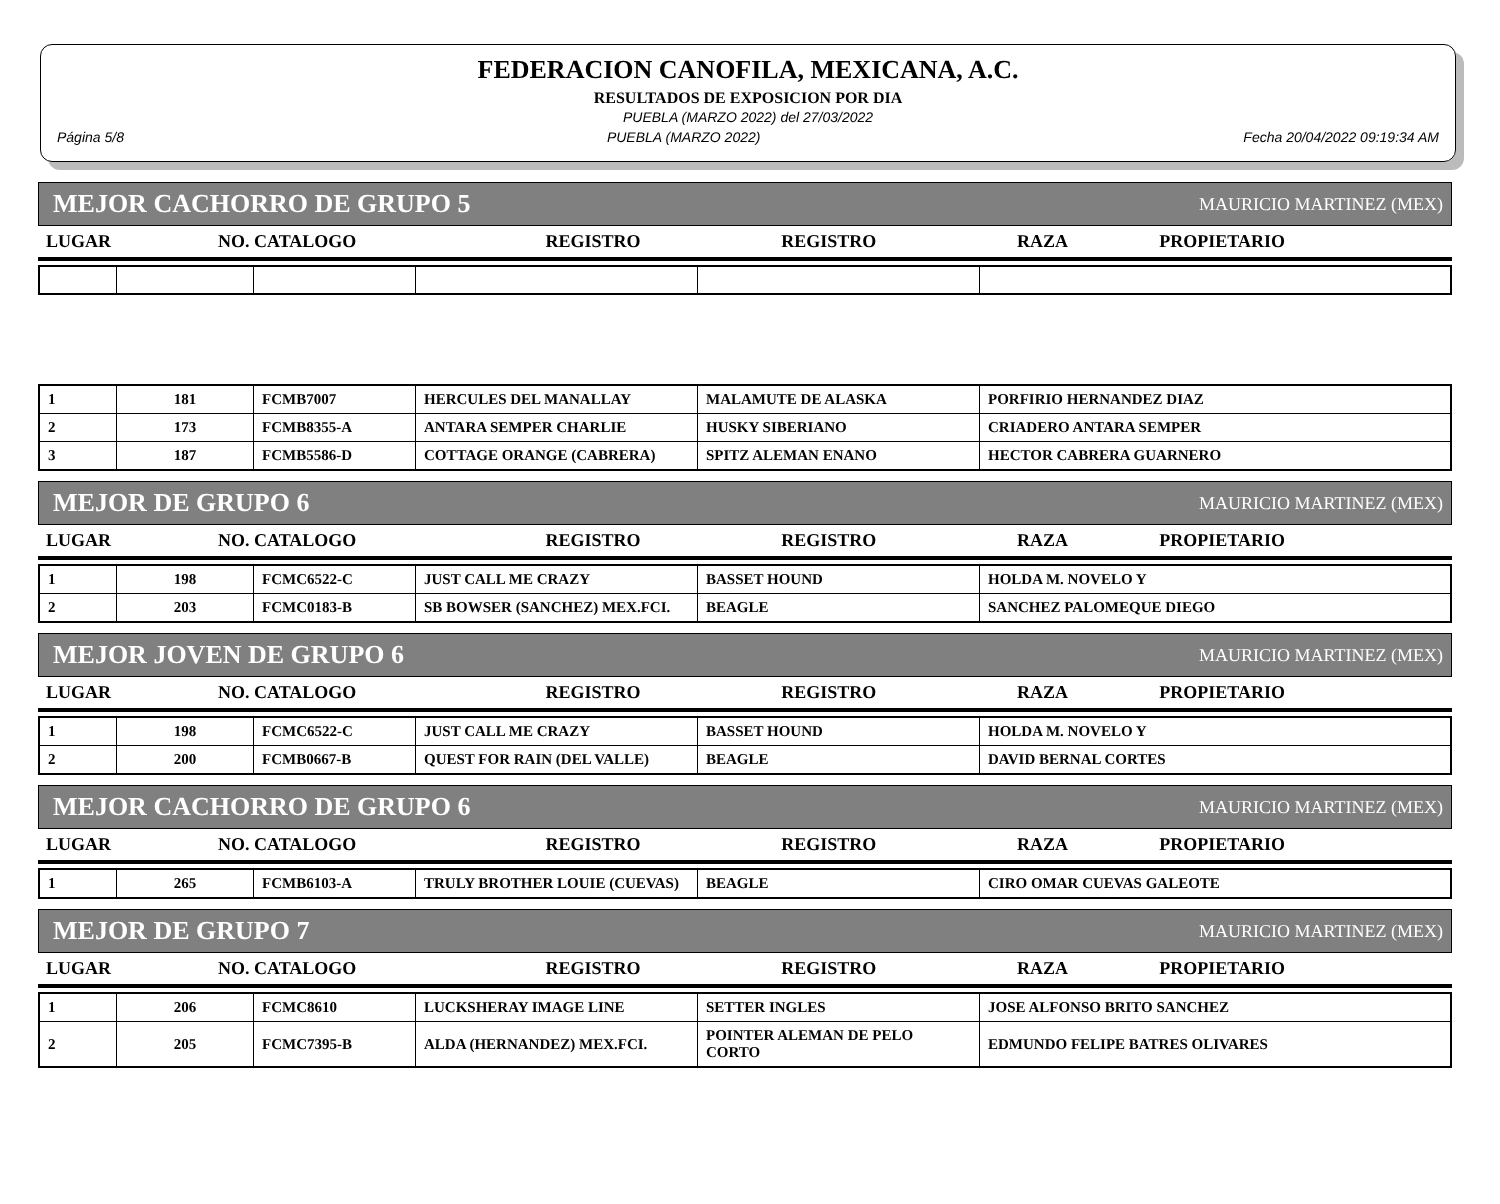FEDERACION CANOFILA, MEXICANA, A.C.
RESULTADOS DE EXPOSICION POR DIA
PUEBLA (MARZO 2022) del 27/03/2022
Página 5/8 PUEBLA (MARZO 2022) Fecha 20/04/2022 09:19:34 AM
MEJOR CACHORRO DE GRUPO 5 MAURICIO MARTINEZ (MEX)
| LUGAR | NO. CATALOGO | REGISTRO | REGISTRO | RAZA | PROPIETARIO |
| --- | --- | --- | --- | --- | --- |
| 1 | 181 | FCMB7007 | HERCULES DEL MANALLAY | MALAMUTE DE ALASKA | PORFIRIO HERNANDEZ DIAZ |
| 2 | 173 | FCMB8355-A | ANTARA SEMPER CHARLIE | HUSKY SIBERIANO | CRIADERO ANTARA SEMPER |
| 3 | 187 | FCMB5586-D | COTTAGE ORANGE (CABRERA) | SPITZ ALEMAN ENANO | HECTOR CABRERA GUARNERO |
MEJOR DE GRUPO 6 MAURICIO MARTINEZ (MEX)
| LUGAR | NO. CATALOGO | REGISTRO | REGISTRO | RAZA | PROPIETARIO |
| --- | --- | --- | --- | --- | --- |
| 1 | 198 | FCMC6522-C | JUST CALL ME CRAZY | BASSET HOUND | HOLDA M. NOVELO Y |
| 2 | 203 | FCMC0183-B | SB BOWSER (SANCHEZ) MEX.FCI. | BEAGLE | SANCHEZ PALOMEQUE DIEGO |
MEJOR JOVEN DE GRUPO 6 MAURICIO MARTINEZ (MEX)
| LUGAR | NO. CATALOGO | REGISTRO | REGISTRO | RAZA | PROPIETARIO |
| --- | --- | --- | --- | --- | --- |
| 1 | 198 | FCMC6522-C | JUST CALL ME CRAZY | BASSET HOUND | HOLDA M. NOVELO Y |
| 2 | 200 | FCMB0667-B | QUEST FOR RAIN (DEL VALLE) | BEAGLE | DAVID BERNAL CORTES |
MEJOR CACHORRO DE GRUPO 6 MAURICIO MARTINEZ (MEX)
| LUGAR | NO. CATALOGO | REGISTRO | REGISTRO | RAZA | PROPIETARIO |
| --- | --- | --- | --- | --- | --- |
| 1 | 265 | FCMB6103-A | TRULY BROTHER LOUIE (CUEVAS) | BEAGLE | CIRO OMAR CUEVAS GALEOTE |
MEJOR DE GRUPO 7 MAURICIO MARTINEZ (MEX)
| LUGAR | NO. CATALOGO | REGISTRO | REGISTRO | RAZA | PROPIETARIO |
| --- | --- | --- | --- | --- | --- |
| 1 | 206 | FCMC8610 | LUCKSHERAY IMAGE LINE | SETTER INGLES | JOSE ALFONSO BRITO SANCHEZ |
| 2 | 205 | FCMC7395-B | ALDA (HERNANDEZ) MEX.FCI. | POINTER ALEMAN DE PELO CORTO | EDMUNDO FELIPE BATRES OLIVARES |